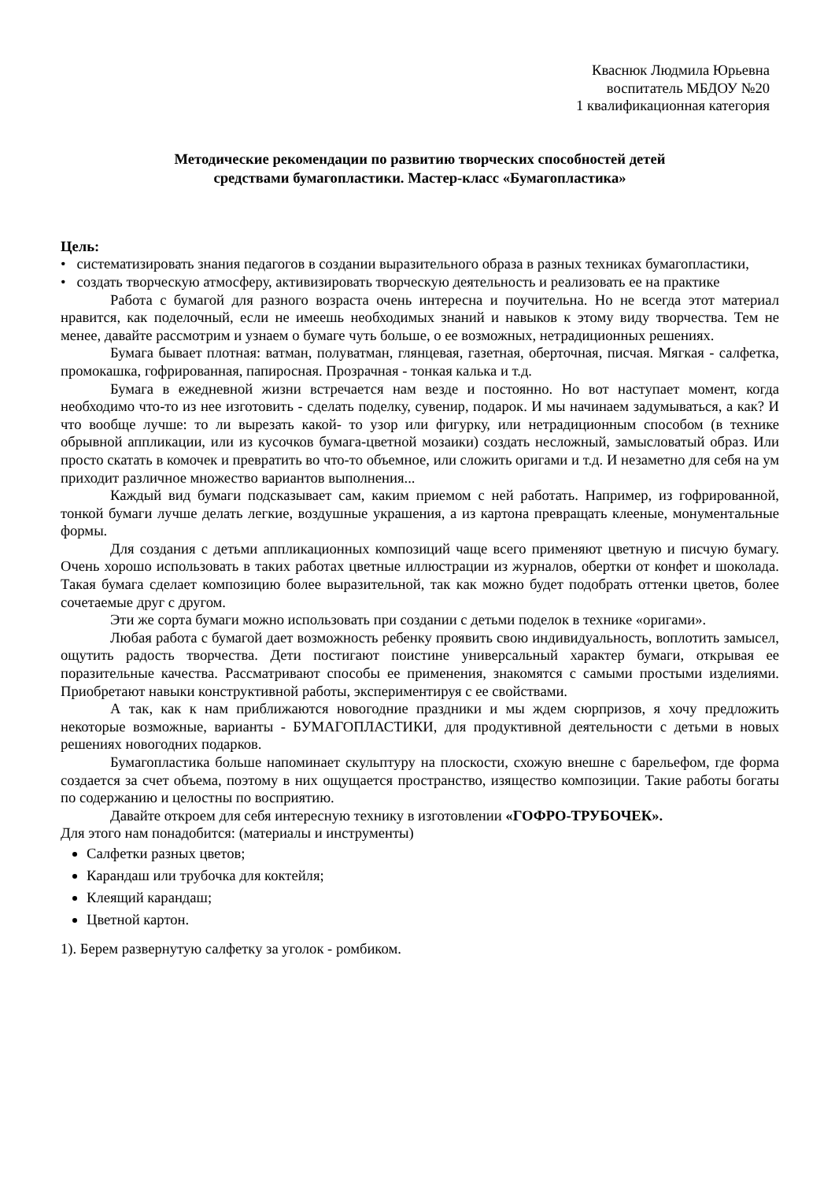Кваснюк Людмила Юрьевна
воспитатель МБДОУ №20
1 квалификационная категория
Методические рекомендации по развитию творческих способностей детей
средствами бумагопластики. Мастер-класс «Бумагопластика»
Цель:
• систематизировать знания педагогов в создании выразительного образа в разных техниках бумагопластики,
• создать творческую атмосферу, активизировать творческую деятельность и реализовать ее на практике
Работа с бумагой для разного возраста очень интересна и поучительна. Но не всегда этот материал нравится, как поделочный, если не имеешь необходимых знаний и навыков к этому виду творчества. Тем не менее, давайте рассмотрим и узнаем о бумаге чуть больше, о ее возможных, нетрадиционных решениях.
Бумага бывает плотная: ватман, полуватман, глянцевая, газетная, оберточная, писчая. Мягкая - салфетка, промокашка, гофрированная, папиросная. Прозрачная - тонкая калька и т.д.
Бумага в ежедневной жизни встречается нам везде и постоянно. Но вот наступает момент, когда необходимо что-то из нее изготовить - сделать поделку, сувенир, подарок. И мы начинаем задумываться, а как? И что вообще лучше: то ли вырезать какой- то узор или фигурку, или нетрадиционным способом (в технике обрывной аппликации, или из кусочков бумага-цветной мозаики) создать несложный, замысловатый образ. Или просто скатать в комочек и превратить во что-то объемное, или сложить оригами и т.д. И незаметно для себя на ум приходит различное множество вариантов выполнения...
Каждый вид бумаги подсказывает сам, каким приемом с ней работать. Например, из гофрированной, тонкой бумаги лучше делать легкие, воздушные украшения, а из картона превращать клееные, монументальные формы.
Для создания с детьми аппликационных композиций чаще всего применяют цветную и писчую бумагу. Очень хорошо использовать в таких работах цветные иллюстрации из журналов, обертки от конфет и шоколада. Такая бумага сделает композицию более выразительной, так как можно будет подобрать оттенки цветов, более сочетаемые друг с другом.
Эти же сорта бумаги можно использовать при создании с детьми поделок в технике «оригами».
Любая работа с бумагой дает возможность ребенку проявить свою индивидуальность, воплотить замысел, ощутить радость творчества. Дети постигают поистине универсальный характер бумаги, открывая ее поразительные качества. Рассматривают способы ее применения, знакомятся с самыми простыми изделиями. Приобретают навыки конструктивной работы, экспериментируя с ее свойствами.
А так, как к нам приближаются новогодние праздники и мы ждем сюрпризов, я хочу предложить некоторые возможные, варианты - БУМАГОПЛАСТИКИ, для продуктивной деятельности с детьми в новых решениях новогодних подарков.
Бумагопластика больше напоминает скульптуру на плоскости, схожую внешне с барельефом, где форма создается за счет объема, поэтому в них ощущается пространство, изящество композиции. Такие работы богаты по содержанию и целостны по восприятию.
Давайте откроем для себя интересную технику в изготовлении «ГОФРО-ТРУБОЧЕК».
Для этого нам понадобится: (материалы и инструменты)
Салфетки разных цветов;
Карандаш или трубочка для коктейля;
Клеящий карандаш;
Цветной картон.
1). Берем развернутую салфетку за уголок - ромбиком.